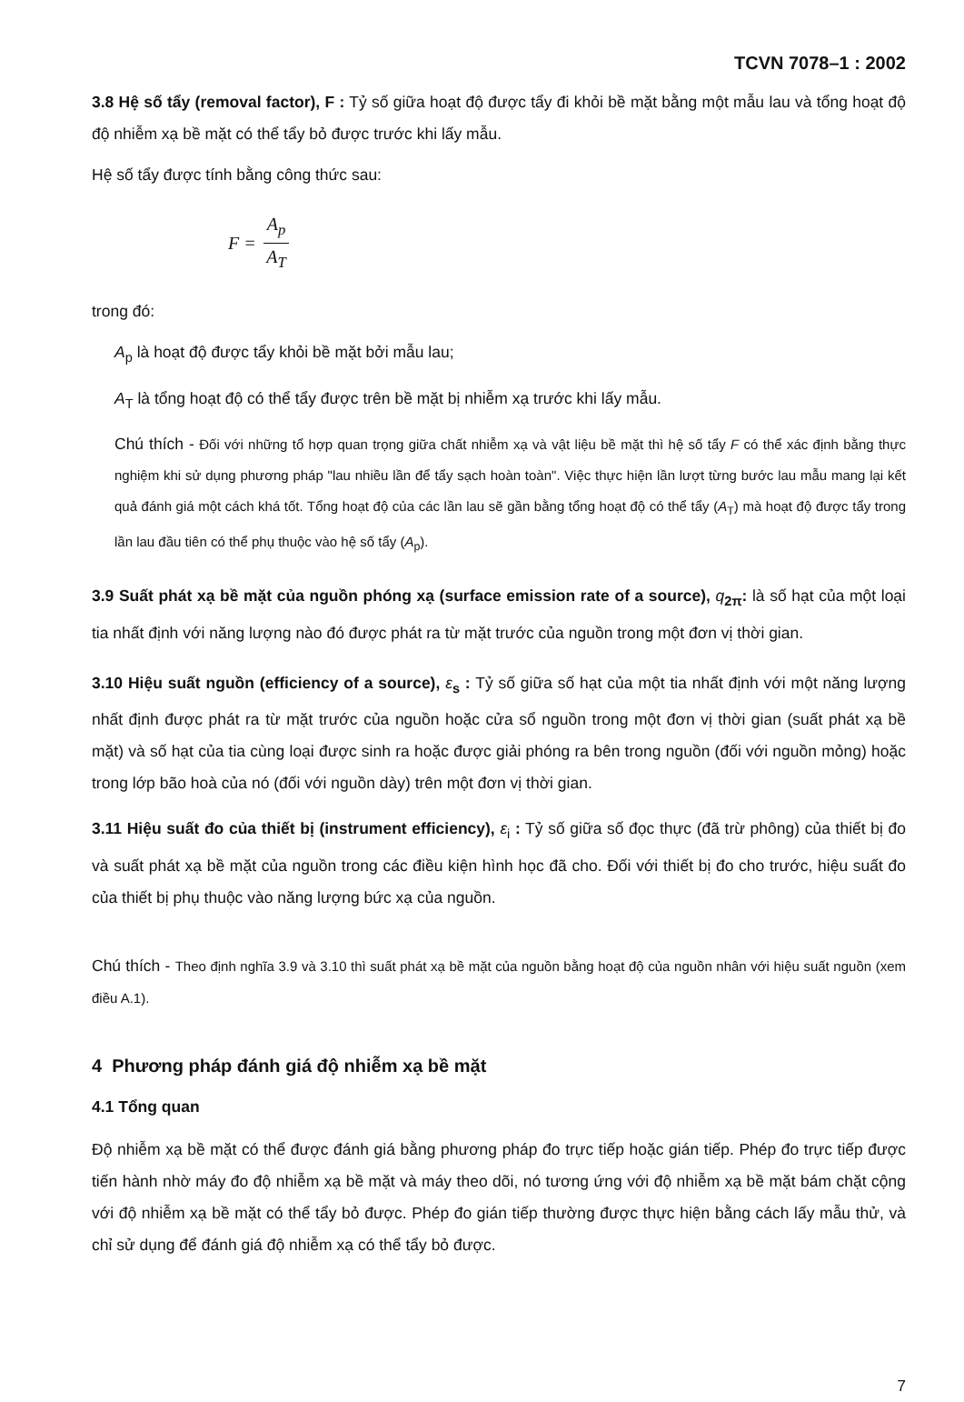TCVN 7078–1 : 2002
3.8 Hệ số tẩy (removal factor), F : Tỷ số giữa hoạt độ được tẩy đi khỏi bề mặt bằng một mẫu lau và tổng hoạt độ độ nhiễm xạ bề mặt có thể tẩy bỏ được trước khi lấy mẫu.
Hệ số tẩy được tính bằng công thức sau:
F = A<sub>p</sub> A<sub>T</sub>
trong đó:
A<sub>p</sub> là hoạt độ được tẩy khỏi bề mặt bởi mẫu lau;
A<sub>T</sub> là tổng hoạt độ có thể tẩy được trên bề mặt bị nhiễm xạ trước khi lấy mẫu.
Chú thích - Đối với những tổ hợp quan trọng giữa chất nhiễm xạ và vật liệu bề mặt thì hệ số tẩy F có thể xác định bằng thực nghiệm khi sử dụng phương pháp "lau nhiều lần để tẩy sạch hoàn toàn". Việc thực hiện lần lượt từng bước lau mẫu mang lại kết quả đánh giá một cách khá tốt. Tổng hoạt độ của các lần lau sẽ gần bằng tổng hoạt độ có thể tẩy (A<sub>T</sub>) mà hoạt độ được tẩy trong lần lau đầu tiên có thể phụ thuộc vào hệ số tẩy (A<sub>p</sub>).
3.9 Suất phát xạ bề mặt của nguồn phóng xạ (surface emission rate of a source), q<sub>2π</sub>: là số hạt của một loại tia nhất định với năng lượng nào đó được phát ra từ mặt trước của nguồn trong một đơn vị thời gian.
3.10 Hiệu suất nguồn (efficiency of a source), ε<sub>s</sub> : Tỷ số giữa số hạt của một tia nhất định với một năng lượng nhất định được phát ra từ mặt trước của nguồn hoặc cửa sổ nguồn trong một đơn vị thời gian (suất phát xạ bề mặt) và số hạt của tia cùng loại được sinh ra hoặc được giải phóng ra bên trong nguồn (đối với nguồn mỏng) hoặc trong lớp bão hoà của nó (đối với nguồn dày) trên một đơn vị thời gian.
3.11 Hiệu suất đo của thiết bị (instrument efficiency), ε<sub>i</sub> : Tỷ số giữa số đọc thực (đã trừ phông) của thiết bị đo và suất phát xạ bề mặt của nguồn trong các điều kiện hình học đã cho. Đối với thiết bị đo cho trước, hiệu suất đo của thiết bị phụ thuộc vào năng lượng bức xạ của nguồn.
Chú thích - Theo định nghĩa 3.9 và 3.10 thì suất phát xạ bề mặt của nguồn bằng hoạt độ của nguồn nhân với hiệu suất nguồn (xem điều A.1).
4 Phương pháp đánh giá độ nhiễm xạ bề mặt
4.1 Tổng quan
Độ nhiễm xạ bề mặt có thể được đánh giá bằng phương pháp đo trực tiếp hoặc gián tiếp. Phép đo trực tiếp được tiến hành nhờ máy đo độ nhiễm xạ bề mặt và máy theo dõi, nó tương ứng với độ nhiễm xạ bề mặt bám chặt cộng với độ nhiễm xạ bề mặt có thể tẩy bỏ được. Phép đo gián tiếp thường được thực hiện bằng cách lấy mẫu thử, và chỉ sử dụng để đánh giá độ nhiễm xạ có thể tẩy bỏ được.
7